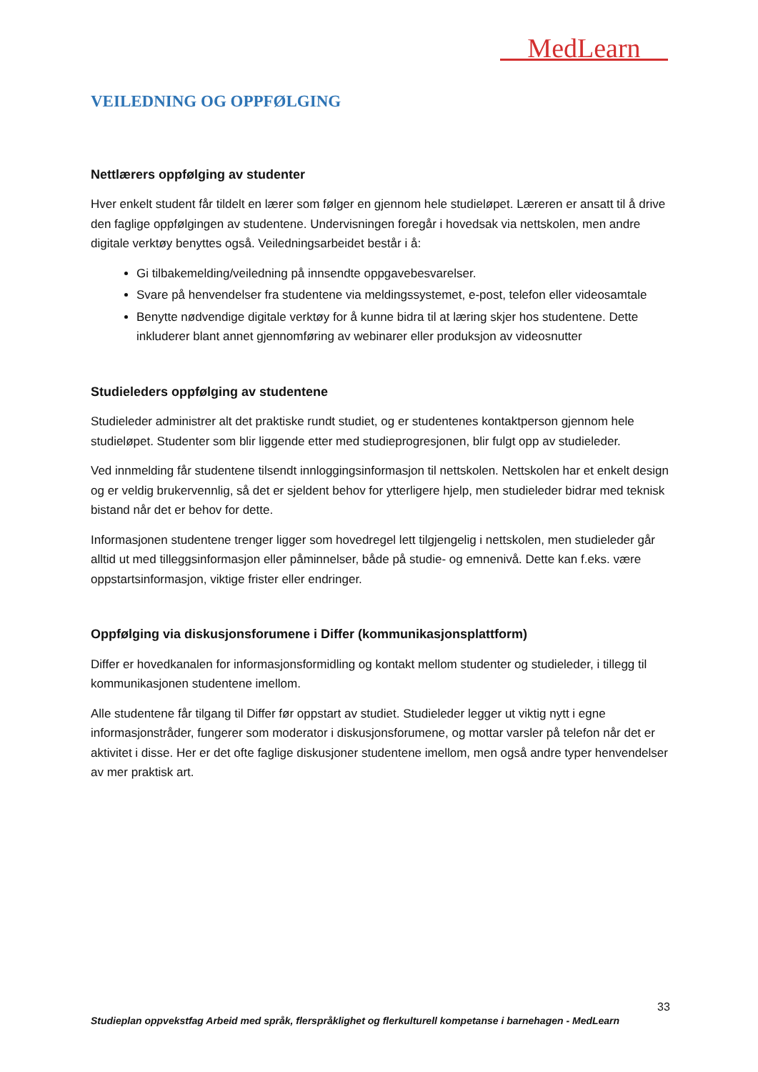MedLearn
VEILEDNING OG OPPFØLGING
Nettlærers oppfølging av studenter
Hver enkelt student får tildelt en lærer som følger en gjennom hele studieløpet. Læreren er ansatt til å drive den faglige oppfølgingen av studentene. Undervisningen foregår i hovedsak via nettskolen, men andre digitale verktøy benyttes også. Veiledningsarbeidet består i å:
Gi tilbakemelding/veiledning på innsendte oppgavebesvarelser.
Svare på henvendelser fra studentene via meldingssystemet, e-post, telefon eller videosamtale
Benytte nødvendige digitale verktøy for å kunne bidra til at læring skjer hos studentene. Dette inkluderer blant annet gjennomføring av webinarer eller produksjon av videosnutter
Studieleders oppfølging av studentene
Studieleder administrer alt det praktiske rundt studiet, og er studentenes kontaktperson gjennom hele studieløpet. Studenter som blir liggende etter med studieprogresjonen, blir fulgt opp av studieleder.
Ved innmelding får studentene tilsendt innloggingsinformasjon til nettskolen. Nettskolen har et enkelt design og er veldig brukervennlig, så det er sjeldent behov for ytterligere hjelp, men studieleder bidrar med teknisk bistand når det er behov for dette.
Informasjonen studentene trenger ligger som hovedregel lett tilgjengelig i nettskolen, men studieleder går alltid ut med tilleggsinformasjon eller påminnelser, både på studie- og emnenivå. Dette kan f.eks. være oppstartsinformasjon, viktige frister eller endringer.
Oppfølging via diskusjonsforumene i Differ (kommunikasjonsplattform)
Differ er hovedkanalen for informasjonsformidling og kontakt mellom studenter og studieleder, i tillegg til kommunikasjonen studentene imellom.
Alle studentene får tilgang til Differ før oppstart av studiet. Studieleder legger ut viktig nytt i egne informasjonstråder, fungerer som moderator i diskusjonsforumene, og mottar varsler på telefon når det er aktivitet i disse. Her er det ofte faglige diskusjoner studentene imellom, men også andre typer henvendelser av mer praktisk art.
33
Studieplan oppvekstfag Arbeid med språk, flerspråklighet og flerkulturell kompetanse i barnehagen - MedLearn